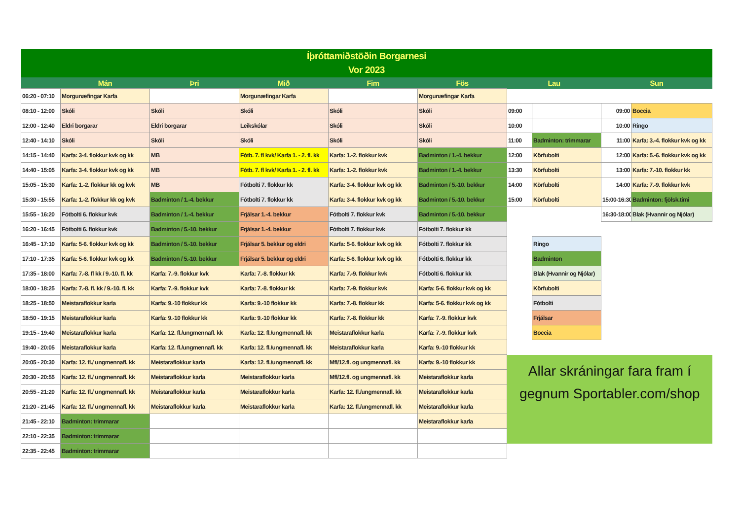| Íþróttamiðstöðin Borgarnesi Vor 2023 | | | | | | | | | |
| --- | --- | --- | --- | --- | --- | --- | --- | --- | --- |
| | Mán | Þri | Mið | Fim | Fös | Lau | | Sun | |
| 06:20 - 07:10 | Morgunæfingar Karfa | | Morgunæfingar Karfa | | Morgunæfingar Karfa | | | | |
| 08:10 - 12:00 | Skóli | Skóli | Skóli | Skóli | Skóli | 09:00 | | 09:00 | Boccia |
| 12:00 - 12:40 | Eldri borgarar | Eldri borgarar | Leikskólar | Skóli | Skóli | 10:00 | | 10:00 | Ringo |
| 12:40 - 14:10 | Skóli | Skóli | Skóli | Skóli | Skóli | 11:00 | Badminton: trimmarar | 11:00 | Karfa: 3.-4. flokkur kvk og kk |
| 14:15 - 14:40 | Karfa: 3-4. flokkur kvk og kk | MB | Fótb. 7. fl kvk/ Karfa 1. - 2. fl. kk | Karfa: 1.-2. flokkur kvk | Badminton / 1.-4. bekkur | 12:00 | Körfubolti | 12:00 | Karfa: 5.-6. flokkur kvk og kk |
| 14:40 - 15:05 | Karfa: 3-4. flokkur kvk og kk | MB | Fótb. 7. fl kvk/ Karfa 1. - 2. fl. kk | Karfa: 1.-2. flokkur kvk | Badminton / 1.-4. bekkur | 13:30 | Körfubolti | 13:00 | Karfa: 7.-10. flokkur kk |
| 15:05 - 15:30 | Karfa: 1.-2. flokkur kk og kvk | MB | Fótbolti 7. flokkur kk | Karfa: 3-4. flokkur kvk og kk | Badminton / 5.-10. bekkur | 14:00 | Körfubolti | 14:00 | Karfa: 7.-9. flokkur kvk |
| 15:30 - 15:55 | Karfa: 1.-2. flokkur kk og kvk | Badminton / 1.-4. bekkur | Fótbolti 7. flokkur kk | Karfa: 3-4. flokkur kvk og kk | Badminton / 5.-10. bekkur | 15:00 | Körfubolti | 15:00-16:30 | Badminton: fjölsk.tími |
| 15:55 - 16:20 | Fótbolti 6. flokkur kvk | Badminton / 1.-4. bekkur | Frjálsar 1.-4. bekkur | Fótbolti 7. flokkur kvk | Badminton / 5.-10. bekkur | | | 16:30-18:00 | Blak (Hvannir og Njólar) |
| 16:20 - 16:45 | Fótbolti 6. flokkur kvk | Badminton / 5.-10. bekkur | Frjálsar 1.-4. bekkur | Fótbolti 7. flokkur kvk | Fótbolti 7. flokkur kk | | | | |
| 16:45 - 17:10 | Karfa: 5-6. flokkur kvk og kk | Badminton / 5.-10. bekkur | Frjálsar 5. bekkur og eldri | Karfa: 5-6. flokkur kvk og kk | Fótbolti 7. flokkur kk | | Ringo | | |
| 17:10 - 17:35 | Karfa: 5-6. flokkur kvk og kk | Badminton / 5.-10. bekkur | Frjálsar 5. bekkur og eldri | Karfa: 5-6. flokkur kvk og kk | Fótbolti 6. flokkur kk | | Badminton | | |
| 17:35 - 18:00 | Karfa: 7.-8. fl kk / 9.-10. fl. kk | Karfa: 7.-9. flokkur kvk | Karfa: 7.-8. flokkur kk | Karfa: 7.-9. flokkur kvk | Fótbolti 6. flokkur kk | | Blak (Hvannir og Njólar) | | |
| 18:00 - 18:25 | Karfa: 7.-8. fl. kk / 9.-10. fl. kk | Karfa: 7.-9. flokkur kvk | Karfa: 7.-8. flokkur kk | Karfa: 7.-9. flokkur kvk | Karfa: 5-6. flokkur kvk og kk | | Körfubolti | | |
| 18:25 - 18:50 | Meistaraflokkur karla | Karfa: 9.-10 flokkur kk | Karfa: 9.-10 flokkur kk | Karfa: 7.-8. flokkur kk | Karfa: 5-6. flokkur kvk og kk | | Fótbolti | | |
| 18:50 - 19:15 | Meistaraflokkur karla | Karfa: 9.-10 flokkur kk | Karfa: 9.-10 flokkur kk | Karfa: 7.-8. flokkur kk | Karfa: 7.-9. flokkur kvk | | Frjálsar | | |
| 19:15 - 19:40 | Meistaraflokkur karla | Karfa: 12. fl./ungmennafl. kk | Karfa: 12. fl./ungmennafl. kk | Meistaraflokkur karla | Karfa: 7.-9. flokkur kvk | | Boccia | | |
| 19:40 - 20:05 | Meistaraflokkur karla | Karfa: 12. fl./ungmennafl. kk | Karfa: 12. fl./ungmennafl. kk | Meistaraflokkur karla | Karfa: 9.-10 flokkur kk | | | | |
| 20:05 - 20:30 | Karfa: 12. fl./ ungmennafl. kk | Meistaraflokkur karla | Karfa: 12. fl./ungmennafl. kk | Mfl/12.fl. og ungmennafl. kk | Karfa: 9.-10 flokkur kk | Allar skráningar fara fram í gegnum Sportabler.com/shop | | | |
| 20:30 - 20:55 | Karfa: 12. fl./ ungmennafl. kk | Meistaraflokkur karla | Meistaraflokkur karla | Mfl/12.fl. og ungmennafl. kk | Meistaraflokkur karla | | | | |
| 20:55 - 21:20 | Karfa: 12. fl./ ungmennafl. kk | Meistaraflokkur karla | Meistaraflokkur karla | Karfa: 12. fl./ungmennafl. kk | Meistaraflokkur karla | | | | |
| 21:20 - 21:45 | Karfa: 12. fl./ ungmennafl. kk | Meistaraflokkur karla | Meistaraflokkur karla | Karfa: 12. fl./ungmennafl. kk | Meistaraflokkur karla | | | | |
| 21:45 - 22:10 | Badminton: trimmarar | | | | Meistaraflokkur karla | | | | |
| 22:10 - 22:35 | Badminton: trimmarar | | | | | | | | |
| 22:35 - 22:45 | Badminton: trimmarar | | | | | | | | |